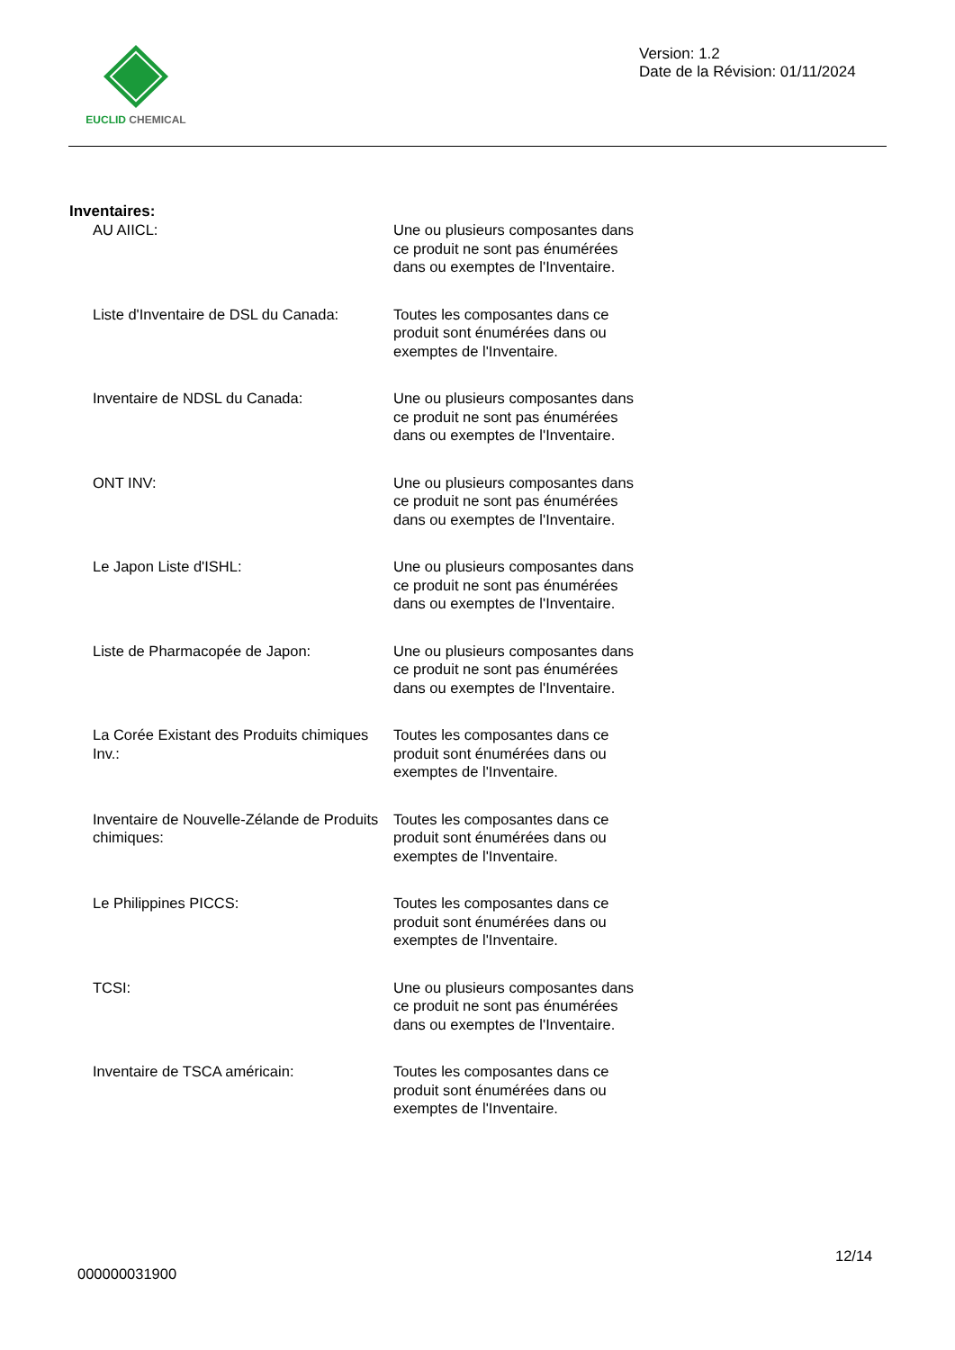EUCLID CHEMICAL
Version: 1.2
Date de la Révision: 01/11/2024
Inventaires:
AU AIICL: Une ou plusieurs composantes dans ce produit ne sont pas énumérées dans ou exemptes de l'Inventaire.
Liste d'Inventaire de DSL du Canada:
Toutes les composantes dans ce produit sont énumérées dans ou exemptes de l'Inventaire.
Inventaire de NDSL du Canada: Une ou plusieurs composantes dans ce produit ne sont pas énumérées dans ou exemptes de l'Inventaire.
ONT INV: Une ou plusieurs composantes dans ce produit ne sont pas énumérées dans ou exemptes de l'Inventaire.
Le Japon Liste d'ISHL: Une ou plusieurs composantes dans ce produit ne sont pas énumérées dans ou exemptes de l'Inventaire.
Liste de Pharmacopée de Japon: Une ou plusieurs composantes dans ce produit ne sont pas énumérées dans ou exemptes de l'Inventaire.
La Corée Existant des Produits chimiques Inv.:
Toutes les composantes dans ce produit sont énumérées dans ou exemptes de l'Inventaire.
Inventaire de Nouvelle-Zélande de Produits chimiques:
Toutes les composantes dans ce produit sont énumérées dans ou exemptes de l'Inventaire.
Le Philippines PICCS: Toutes les composantes dans ce produit sont énumérées dans ou exemptes de l'Inventaire.
TCSI: Une ou plusieurs composantes dans ce produit ne sont pas énumérées dans ou exemptes de l'Inventaire.
Inventaire de TSCA américain: Toutes les composantes dans ce produit sont énumérées dans ou exemptes de l'Inventaire.
12/14
000000031900